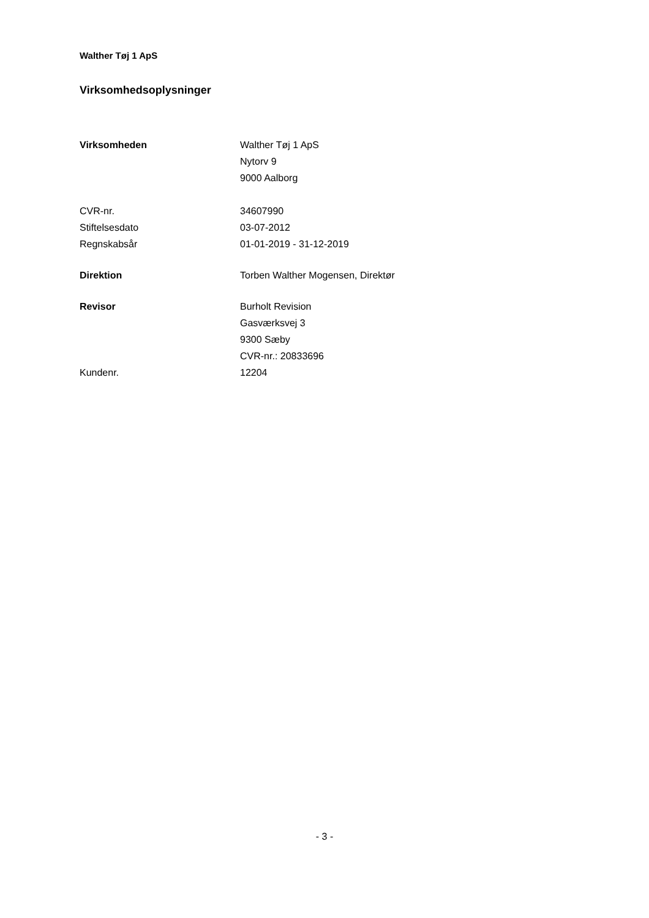Walther Tøj 1 ApS
Virksomhedsoplysninger
| Virksomheden | Walther Tøj 1 ApS |
| | Nytorv 9 |
| | 9000 Aalborg |
| CVR-nr. | 34607990 |
| Stiftelsesdato | 03-07-2012 |
| Regnskabsår | 01-01-2019 - 31-12-2019 |
| Direktion | Torben Walther Mogensen, Direktør |
| Revisor | Burholt Revision |
| | Gasværksvej 3 |
| | 9300 Sæby |
| | CVR-nr.: 20833696 |
| Kundenr. | 12204 |
- 3 -